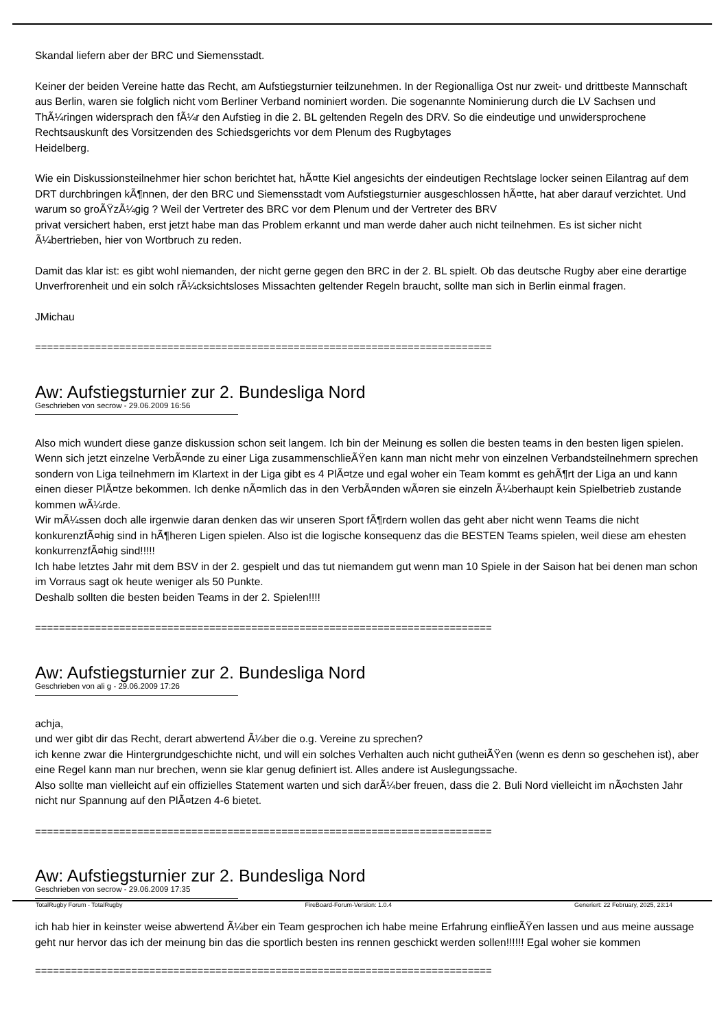Skandal liefern aber der BRC und Siemensstadt.
Keiner der beiden Vereine hatte das Recht, am Aufstiegsturnier teilzunehmen. In der Regionalliga Ost nur zweit- und drittbeste Mannschaft aus Berlin, waren sie folglich nicht vom Berliner Verband nominiert worden. Die sogenannte Nominierung durch die LV Sachsen und ThÃ¼ringen widersprach den fÃ¼r den Aufstieg in die 2. BL geltenden Regeln des DRV. So die eindeutige und unwidersprochene Rechtsauskunft des Vorsitzenden des Schiedsgerichts vor dem Plenum des Rugbytages
Heidelberg.
Wie ein Diskussionsteilnehmer hier schon berichtet hat, hÃ¤tte Kiel angesichts der eindeutigen Rechtslage locker seinen Eilantrag auf dem DRT durchbringen kÃ¶nnen, der den BRC und Siemensstadt vom Aufstiegsturnier ausgeschlossen hÃ¤tte, hat aber darauf verzichtet. Und warum so groÃŸzÃ¼gig ? Weil der Vertreter des BRC vor dem Plenum und der Vertreter des BRV
privat versichert haben, erst jetzt habe man das Problem erkannt und man werde daher auch nicht teilnehmen. Es ist sicher nicht Ã¼bertrieben, hier von Wortbruch zu reden.
Damit das klar ist: es gibt wohl niemanden, der nicht gerne gegen den BRC in der 2. BL spielt. Ob das deutsche Rugby aber eine derartige Unverfrorenheit und ein solch rÃ¼cksichtsloses Missachten geltender Regeln braucht, sollte man sich in Berlin einmal fragen.
JMichau
============================================================================
Aw: Aufstiegsturnier zur 2. Bundesliga Nord
Geschrieben von secrow - 29.06.2009 16:56
Also mich wundert diese ganze diskussion schon seit langem. Ich bin der Meinung es sollen die besten teams in den besten ligen spielen. Wenn sich jetzt einzelne VerbÃ¤nde zu einer Liga zusammenschlieÃŸen kann man nicht mehr von einzelnen Verbandsteilnehmern sprechen sondern von Liga teilnehmern im Klartext in der Liga gibt es 4 PlÃ¤tze und egal woher ein Team kommt es gehÃ¶rt der Liga an und kann einen dieser PlÃ¤tze bekommen. Ich denke nÃ¤mlich das in den VerbÃ¤nden wÃ¤ren sie einzeln Ã¼berhaupt kein Spielbetrieb zustande kommen wÃ¼rde.
Wir mÃ¼ssen doch alle irgenwie daran denken das wir unseren Sport fÃ¶rdern wollen das geht aber nicht wenn Teams die nicht konkurenzfÃ¤hig sind in hÃ¶heren Ligen spielen. Also ist die logische konsequenz das die BESTEN Teams spielen, weil diese am ehesten konkurrenzfÃ¤hig sind!!!!!
Ich habe letztes Jahr mit dem BSV in der 2. gespielt und das tut niemandem gut wenn man 10 Spiele in der Saison hat bei denen man schon im Vorraus sagt ok heute weniger als 50 Punkte.
Deshalb sollten die besten beiden Teams in der 2. Spielen!!!!
============================================================================
Aw: Aufstiegsturnier zur 2. Bundesliga Nord
Geschrieben von ali g - 29.06.2009 17:26
achja,
und wer gibt dir das Recht, derart abwertend Ã¼ber die o.g. Vereine zu sprechen?
ich kenne zwar die Hintergrundgeschichte nicht, und will ein solches Verhalten auch nicht gutheiÃŸen (wenn es denn so geschehen ist), aber eine Regel kann man nur brechen, wenn sie klar genug definiert ist. Alles andere ist Auslegungssache.
Also sollte man vielleicht auf ein offizielles Statement warten und sich darÃ¼ber freuen, dass die 2. Buli Nord vielleicht im nÃ¤chsten Jahr nicht nur Spannung auf den PlÃ¤tzen 4-6 bietet.
============================================================================
Aw: Aufstiegsturnier zur 2. Bundesliga Nord
Geschrieben von secrow - 29.06.2009 17:35
ich hab hier in keinster weise abwertend Ã¼ber ein Team gesprochen ich habe meine Erfahrung einflieÃŸen lassen und aus meine aussage geht nur hervor das ich der meinung bin das die sportlich besten ins rennen geschickt werden sollen!!!!!! Egal woher sie kommen
============================================================================
TotalRugby Forum - TotalRugby FireBoard-Forum-Version: 1.0.4 Generiert: 22 February, 2025, 23:14